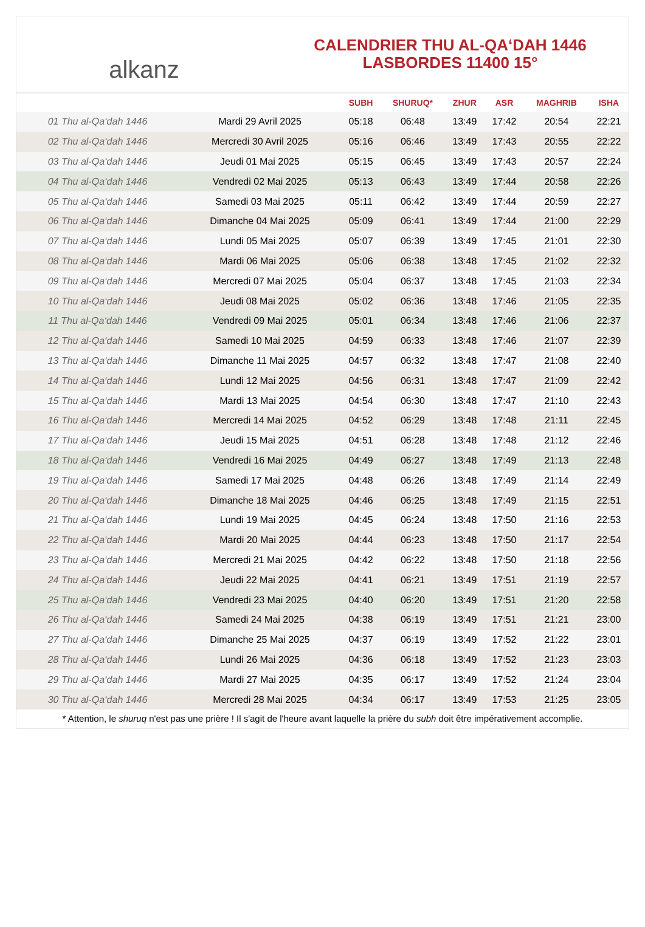alkanz
CALENDRIER THU AL-QA‘DAH 1446
LASBORDES 11400 15°
| | | SUBH | SHURUQ* | ZHUR | ASR | MAGHRIB | ISHA |
| --- | --- | --- | --- | --- | --- | --- | --- |
| 01 Thu al-Qa‘dah 1446 | Mardi 29 Avril 2025 | 05:18 | 06:48 | 13:49 | 17:42 | 20:54 | 22:21 |
| 02 Thu al-Qa‘dah 1446 | Mercredi 30 Avril 2025 | 05:16 | 06:46 | 13:49 | 17:43 | 20:55 | 22:22 |
| 03 Thu al-Qa‘dah 1446 | Jeudi 01 Mai 2025 | 05:15 | 06:45 | 13:49 | 17:43 | 20:57 | 22:24 |
| 04 Thu al-Qa‘dah 1446 | Vendredi 02 Mai 2025 | 05:13 | 06:43 | 13:49 | 17:44 | 20:58 | 22:26 |
| 05 Thu al-Qa‘dah 1446 | Samedi 03 Mai 2025 | 05:11 | 06:42 | 13:49 | 17:44 | 20:59 | 22:27 |
| 06 Thu al-Qa‘dah 1446 | Dimanche 04 Mai 2025 | 05:09 | 06:41 | 13:49 | 17:44 | 21:00 | 22:29 |
| 07 Thu al-Qa‘dah 1446 | Lundi 05 Mai 2025 | 05:07 | 06:39 | 13:49 | 17:45 | 21:01 | 22:30 |
| 08 Thu al-Qa‘dah 1446 | Mardi 06 Mai 2025 | 05:06 | 06:38 | 13:48 | 17:45 | 21:02 | 22:32 |
| 09 Thu al-Qa‘dah 1446 | Mercredi 07 Mai 2025 | 05:04 | 06:37 | 13:48 | 17:45 | 21:03 | 22:34 |
| 10 Thu al-Qa‘dah 1446 | Jeudi 08 Mai 2025 | 05:02 | 06:36 | 13:48 | 17:46 | 21:05 | 22:35 |
| 11 Thu al-Qa‘dah 1446 | Vendredi 09 Mai 2025 | 05:01 | 06:34 | 13:48 | 17:46 | 21:06 | 22:37 |
| 12 Thu al-Qa‘dah 1446 | Samedi 10 Mai 2025 | 04:59 | 06:33 | 13:48 | 17:46 | 21:07 | 22:39 |
| 13 Thu al-Qa‘dah 1446 | Dimanche 11 Mai 2025 | 04:57 | 06:32 | 13:48 | 17:47 | 21:08 | 22:40 |
| 14 Thu al-Qa‘dah 1446 | Lundi 12 Mai 2025 | 04:56 | 06:31 | 13:48 | 17:47 | 21:09 | 22:42 |
| 15 Thu al-Qa‘dah 1446 | Mardi 13 Mai 2025 | 04:54 | 06:30 | 13:48 | 17:47 | 21:10 | 22:43 |
| 16 Thu al-Qa‘dah 1446 | Mercredi 14 Mai 2025 | 04:52 | 06:29 | 13:48 | 17:48 | 21:11 | 22:45 |
| 17 Thu al-Qa‘dah 1446 | Jeudi 15 Mai 2025 | 04:51 | 06:28 | 13:48 | 17:48 | 21:12 | 22:46 |
| 18 Thu al-Qa‘dah 1446 | Vendredi 16 Mai 2025 | 04:49 | 06:27 | 13:48 | 17:49 | 21:13 | 22:48 |
| 19 Thu al-Qa‘dah 1446 | Samedi 17 Mai 2025 | 04:48 | 06:26 | 13:48 | 17:49 | 21:14 | 22:49 |
| 20 Thu al-Qa‘dah 1446 | Dimanche 18 Mai 2025 | 04:46 | 06:25 | 13:48 | 17:49 | 21:15 | 22:51 |
| 21 Thu al-Qa‘dah 1446 | Lundi 19 Mai 2025 | 04:45 | 06:24 | 13:48 | 17:50 | 21:16 | 22:53 |
| 22 Thu al-Qa‘dah 1446 | Mardi 20 Mai 2025 | 04:44 | 06:23 | 13:48 | 17:50 | 21:17 | 22:54 |
| 23 Thu al-Qa‘dah 1446 | Mercredi 21 Mai 2025 | 04:42 | 06:22 | 13:48 | 17:50 | 21:18 | 22:56 |
| 24 Thu al-Qa‘dah 1446 | Jeudi 22 Mai 2025 | 04:41 | 06:21 | 13:49 | 17:51 | 21:19 | 22:57 |
| 25 Thu al-Qa‘dah 1446 | Vendredi 23 Mai 2025 | 04:40 | 06:20 | 13:49 | 17:51 | 21:20 | 22:58 |
| 26 Thu al-Qa‘dah 1446 | Samedi 24 Mai 2025 | 04:38 | 06:19 | 13:49 | 17:51 | 21:21 | 23:00 |
| 27 Thu al-Qa‘dah 1446 | Dimanche 25 Mai 2025 | 04:37 | 06:19 | 13:49 | 17:52 | 21:22 | 23:01 |
| 28 Thu al-Qa‘dah 1446 | Lundi 26 Mai 2025 | 04:36 | 06:18 | 13:49 | 17:52 | 21:23 | 23:03 |
| 29 Thu al-Qa‘dah 1446 | Mardi 27 Mai 2025 | 04:35 | 06:17 | 13:49 | 17:52 | 21:24 | 23:04 |
| 30 Thu al-Qa‘dah 1446 | Mercredi 28 Mai 2025 | 04:34 | 06:17 | 13:49 | 17:53 | 21:25 | 23:05 |
* Attention, le shuruq n'est pas une prière ! Il s'agit de l'heure avant laquelle la prière du subh doit être impérativement accomplie.